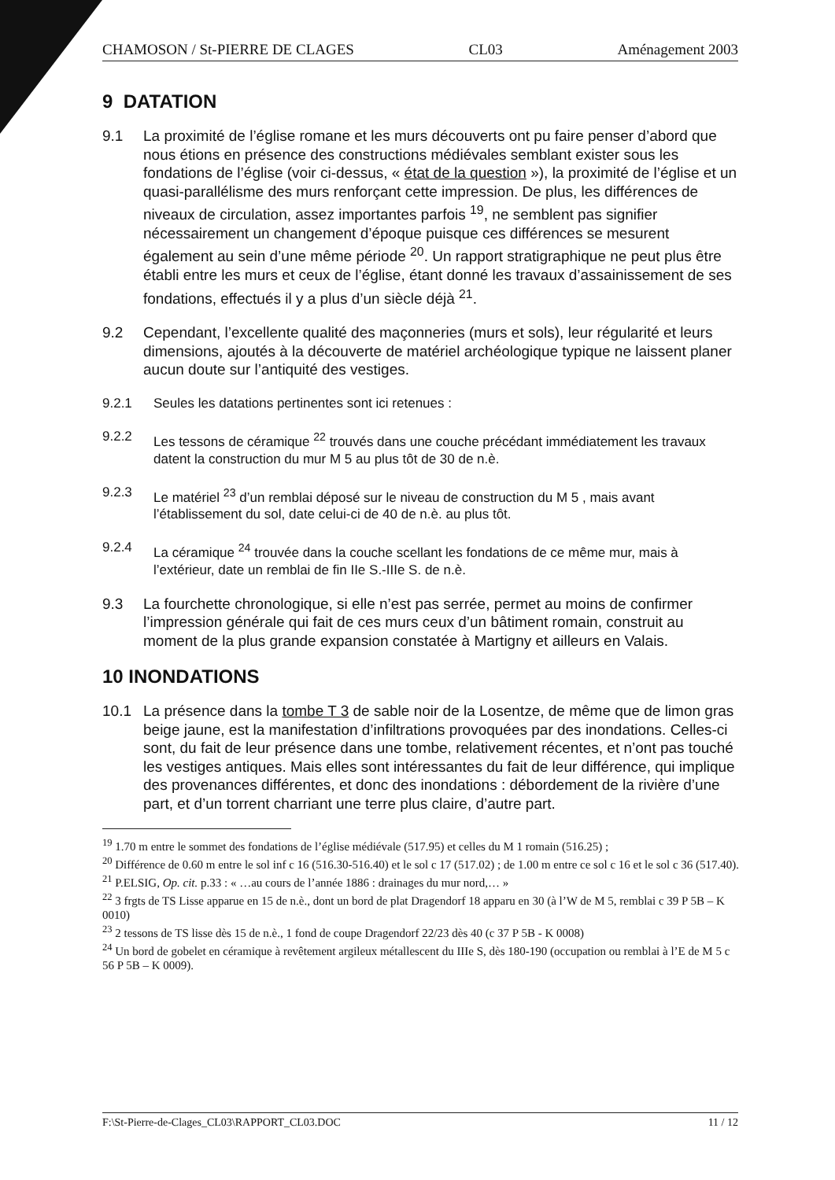CHAMOSON / St-PIERRE DE CLAGES CL03 Aménagement 2003
9 DATATION
9.1 La proximité de l’église romane et les murs découverts ont pu faire penser d’abord que nous étions en présence des constructions médiévales semblant exister sous les fondations de l’église (voir ci-dessus, « état de la question »), la proximité de l’église et un quasi-parallélisme des murs renforçant cette impression. De plus, les différences de niveaux de circulation, assez importantes parfois <sup>19</sup>, ne semblent pas signifier nécessairement un changement d’époque puisque ces différences se mesurent également au sein d’une même période <sup>20</sup>. Un rapport stratigraphique ne peut plus être établi entre les murs et ceux de l’église, étant donné les travaux d’assainissement de ses fondations, effectués il y a plus d’un siècle déjà <sup>21</sup>.
9.2 Cependant, l’excellente qualité des maçonneries (murs et sols), leur régularité et leurs dimensions, ajoutés à la découverte de matériel archéologique typique ne laissent planer aucun doute sur l’antiquité des vestiges.
9.2.1 Seules les datations pertinentes sont ici retenues :
9.2.2 Les tessons de céramique <sup>22</sup> trouvés dans une couche précédant immédiatement les travaux datent la construction du mur M 5 au plus tôt de 30 de n.è.
9.2.3 Le matériel <sup>23</sup> d’un remblai déposé sur le niveau de construction du M 5 , mais avant l’établissement du sol, date celui-ci de 40 de n.è. au plus tôt.
9.2.4 La céramique <sup>24</sup> trouvée dans la couche scellant les fondations de ce même mur, mais à l’extérieur, date un remblai de fin IIe S.-IIIe S. de n.è.
9.3 La fourchette chronologique, si elle n’est pas serrée, permet au moins de confirmer l’impression générale qui fait de ces murs ceux d’un bâtiment romain, construit au moment de la plus grande expansion constatée à Martigny et ailleurs en Valais.
10 INONDATIONS
10.1 La présence dans la tombe T 3 de sable noir de la Losentze, de même que de limon gras beige jaune, est la manifestation d’infiltrations provoquées par des inondations. Celles-ci sont, du fait de leur présence dans une tombe, relativement récentes, et n’ont pas touché les vestiges antiques. Mais elles sont intéressantes du fait de leur différence, qui implique des provenances différentes, et donc des inondations : débordement de la rivière d’une part, et d’un torrent charriant une terre plus claire, d’autre part.
<sup>19</sup> 1.70 m entre le sommet des fondations de l’église médiévale (517.95) et celles du M 1 romain (516.25) ;
<sup>20</sup> Différence de 0.60 m entre le sol inf c 16 (516.30-516.40) et le sol c 17 (517.02) ; de 1.00 m entre ce sol c 16 et le sol c 36 (517.40).
<sup>21</sup> P.ELSIG, Op. cit. p.33 : « …au cours de l’année 1886 : drainages du mur nord,… »
<sup>22</sup> 3 frgts de TS Lisse apparue en 15 de n.è., dont un bord de plat Dragendorf 18 apparu en 30 (à l’W de M 5, remblai c 39 P 5B – K 0010)
<sup>23</sup> 2 tessons de TS lisse dès 15 de n.è., 1 fond de coupe Dragendorf 22/23 dès 40 (c 37 P 5B - K 0008)
<sup>24</sup> Un bord de gobelet en céramique à revêtement argileux métallescent du IIIe S, dès 180-190 (occupation ou remblai à l’E de M 5 c 56 P 5B – K 0009).
F:\St-Pierre-de-Clages_CL03\RAPPORT_CL03.DOC 11 / 12